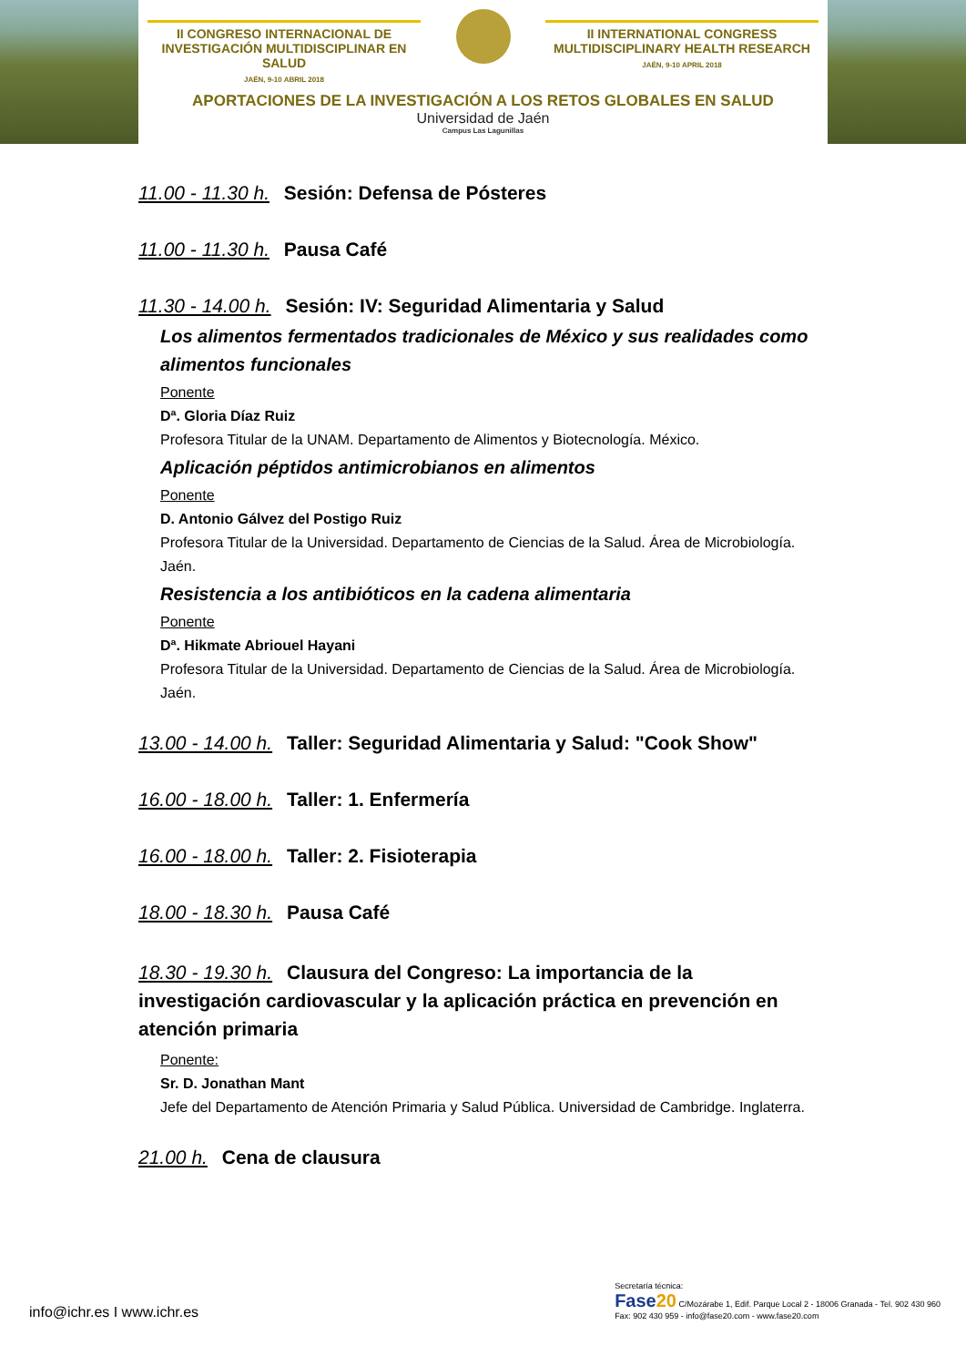II CONGRESO INTERNACIONAL DE INVESTIGACIÓN MULTIDISCIPLINAR EN SALUD
JAÉN, 9-10 ABRIL 2018
II INTERNATIONAL CONGRESS MULTIDISCIPLINARY HEALTH RESEARCH
JAÉN, 9-10 APRIL 2018
APORTACIONES DE LA INVESTIGACIÓN A LOS RETOS GLOBALES EN SALUD
Universidad de Jaén
Campus Las Lagunillas
11.00 - 11.30 h. Sesión: Defensa de Pósteres
11.00 - 11.30 h. Pausa Café
11.30 - 14.00 h. Sesión: IV: Seguridad Alimentaria y Salud
Los alimentos fermentados tradicionales de México y sus realidades como alimentos funcionales
Ponente
Dª. Gloria Díaz Ruiz
Profesora Titular de la UNAM. Departamento de Alimentos y Biotecnología. México.
Aplicación péptidos antimicrobianos en alimentos
Ponente
D. Antonio Gálvez del Postigo Ruiz
Profesora Titular de la Universidad. Departamento de Ciencias de la Salud. Área de Microbiología. Jaén.
Resistencia a los antibióticos en la cadena alimentaria
Ponente
Dª. Hikmate Abriouel Hayani
Profesora Titular de la Universidad. Departamento de Ciencias de la Salud. Área de Microbiología. Jaén.
13.00 - 14.00 h. Taller: Seguridad Alimentaria y Salud: "Cook Show"
16.00 - 18.00 h. Taller: 1. Enfermería
16.00 - 18.00 h. Taller: 2. Fisioterapia
18.00 - 18.30 h. Pausa Café
18.30 - 19.30 h. Clausura del Congreso: La importancia de la investigación cardiovascular y la aplicación práctica en prevención en atención primaria
Ponente:
Sr. D. Jonathan Mant
Jefe del Departamento de Atención Primaria y Salud Pública. Universidad de Cambridge. Inglaterra.
21.00 h. Cena de clausura
info@ichr.es I www.ichr.es
Secretaría técnica:
Fase20 C/Mozárabe 1, Edif. Parque Local 2 - 18006 Granada - Tel. 902 430 960
Fax: 902 430 959 - info@fase20.com - www.fase20.com